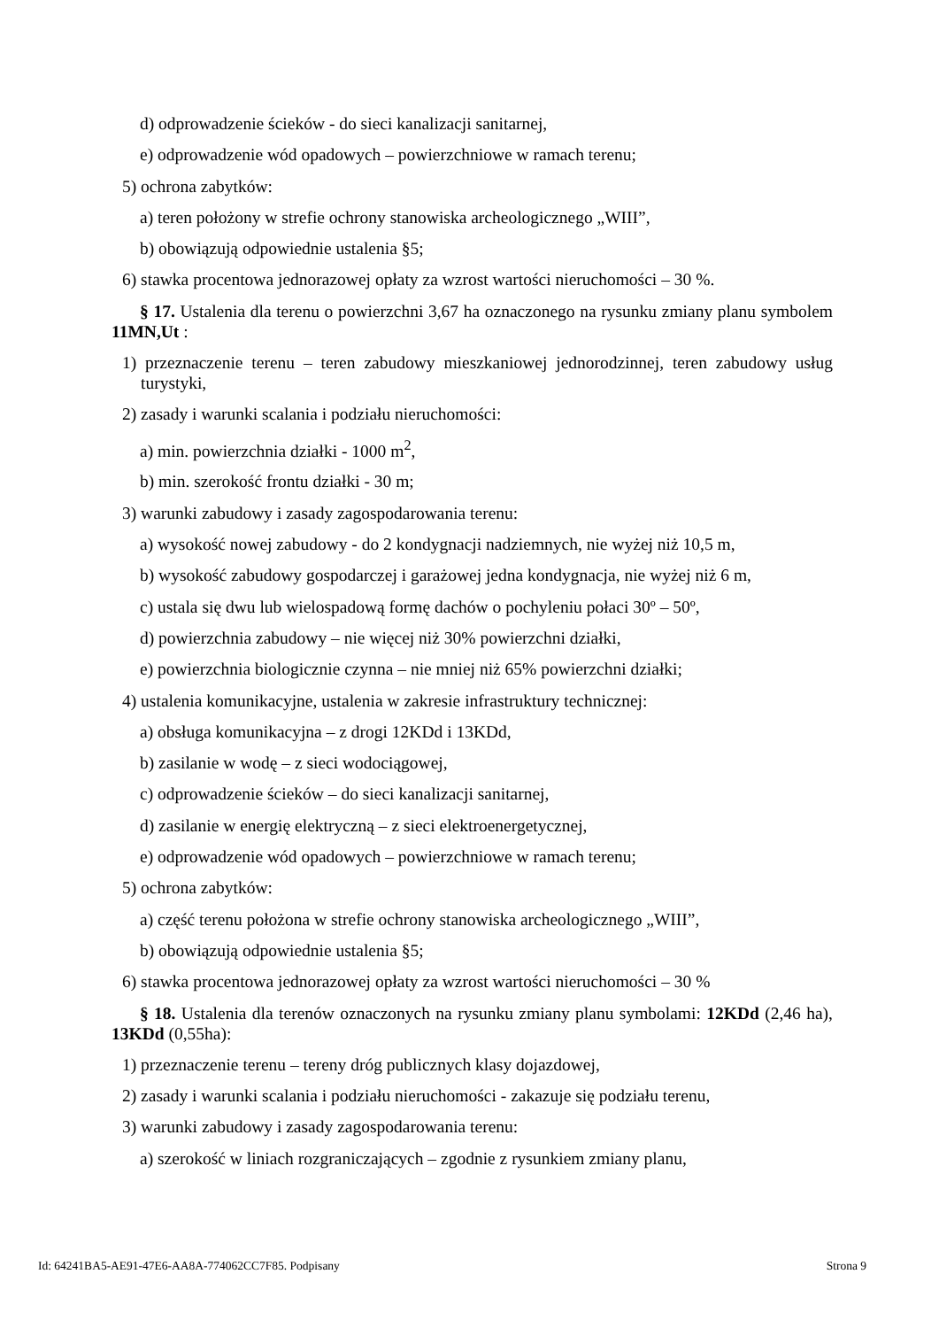d) odprowadzenie ścieków - do sieci kanalizacji sanitarnej,
e) odprowadzenie wód opadowych – powierzchniowe w ramach terenu;
5) ochrona zabytków:
a) teren położony w strefie ochrony stanowiska archeologicznego „WIII”,
b) obowiązują odpowiednie ustalenia §5;
6) stawka procentowa jednorazowej opłaty za wzrost wartości nieruchomości – 30 %.
§ 17. Ustalenia dla terenu o powierzchni 3,67 ha oznaczonego na rysunku zmiany planu symbolem 11MN,Ut :
1) przeznaczenie terenu – teren zabudowy mieszkaniowej jednorodzinnej, teren zabudowy usług turystyki,
2) zasady i warunki scalania i podziału nieruchomości:
a) min. powierzchnia działki - 1000 m<sup>2</sup>,
b) min. szerokość frontu działki - 30 m;
3) warunki zabudowy i zasady zagospodarowania terenu:
a) wysokość nowej zabudowy - do 2 kondygnacji nadziemnych, nie wyżej niż 10,5 m,
b) wysokość zabudowy gospodarczej i garażowej jedna kondygnacja, nie wyżej niż 6 m,
c) ustala się dwu lub wielospadową formę dachów o pochyleniu połaci 30º – 50º,
d) powierzchnia zabudowy – nie więcej niż 30% powierzchni działki,
e) powierzchnia biologicznie czynna – nie mniej niż 65% powierzchni działki;
4) ustalenia komunikacyjne, ustalenia w zakresie infrastruktury technicznej:
a) obsługa komunikacyjna – z drogi 12KDd i 13KDd,
b) zasilanie w wodę – z sieci wodociągowej,
c) odprowadzenie ścieków – do sieci kanalizacji sanitarnej,
d) zasilanie w energię elektryczną – z sieci elektroenergetycznej,
e) odprowadzenie wód opadowych – powierzchniowe w ramach terenu;
5) ochrona zabytków:
a) część terenu położona w strefie ochrony stanowiska archeologicznego „WIII”,
b) obowiązują odpowiednie ustalenia §5;
6) stawka procentowa jednorazowej opłaty za wzrost wartości nieruchomości – 30 %
§ 18. Ustalenia dla terenów oznaczonych na rysunku zmiany planu symbolami: 12KDd (2,46 ha), 13KDd (0,55ha):
1) przeznaczenie terenu – tereny dróg publicznych klasy dojazdowej,
2) zasady i warunki scalania i podziału nieruchomości - zakazuje się podziału terenu,
3) warunki zabudowy i zasady zagospodarowania terenu:
a) szerokość w liniach rozgraniczających – zgodnie z rysunkiem zmiany planu,
Id: 64241BA5-AE91-47E6-AA8A-774062CC7F85. Podpisany Strona 9